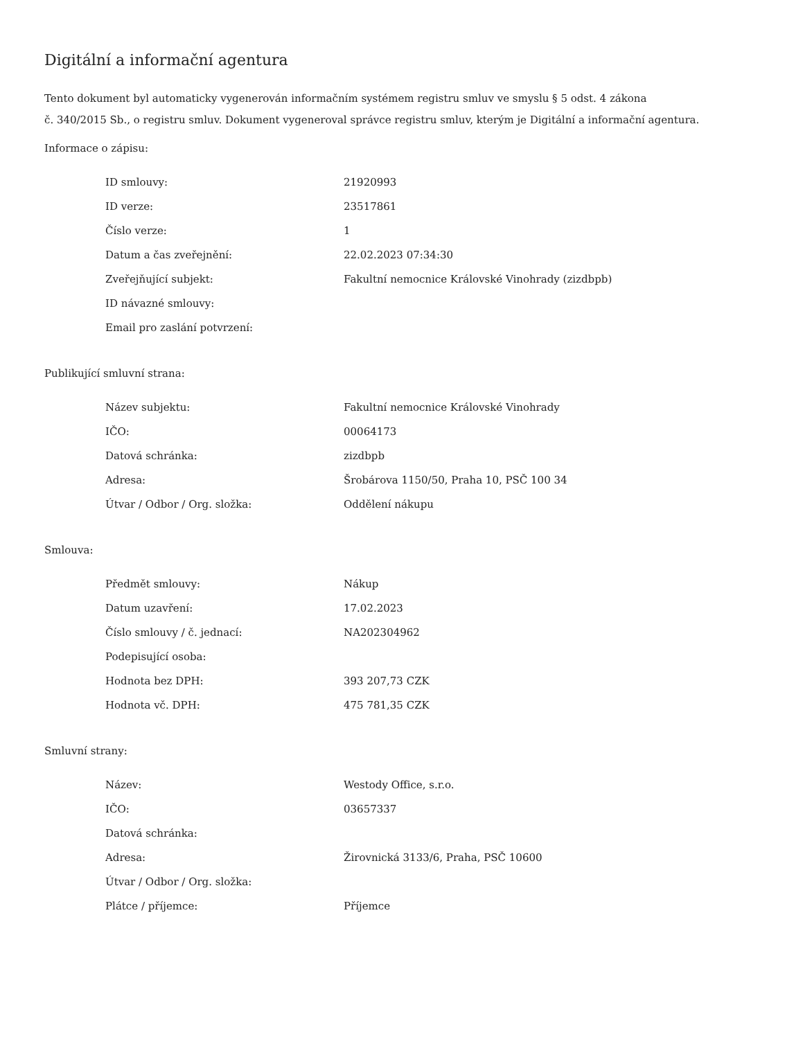Digitální a informační agentura
Tento dokument byl automaticky vygenerován informačním systémem registru smluv ve smyslu § 5 odst. 4 zákona
č. 340/2015 Sb., o registru smluv. Dokument vygeneroval správce registru smluv, kterým je Digitální a informační agentura.
Informace o zápisu:
| ID smlouvy: | 21920993 |
| ID verze: | 23517861 |
| Číslo verze: | 1 |
| Datum a čas zveřejnění: | 22.02.2023 07:34:30 |
| Zveřejňující subjekt: | Fakultní nemocnice Královské Vinohrady (zizdbpb) |
| ID návazné smlouvy: | |
| Email pro zaslání potvrzení: | |
Publikující smluvní strana:
| Název subjektu: | Fakultní nemocnice Královské Vinohrady |
| IČO: | 00064173 |
| Datová schránka: | zizdbpb |
| Adresa: | Šrobárova 1150/50, Praha 10, PSČ 100 34 |
| Útvar / Odbor / Org. složka: | Oddělení nákupu |
Smlouva:
| Předmět smlouvy: | Nákup |
| Datum uzavření: | 17.02.2023 |
| Číslo smlouvy / č. jednací: | NA202304962 |
| Podepisující osoba: | |
| Hodnota bez DPH: | 393 207,73 CZK |
| Hodnota vč. DPH: | 475 781,35 CZK |
Smluvní strany:
| Název: | Westody Office, s.r.o. |
| IČO: | 03657337 |
| Datová schránka: | |
| Adresa: | Žirovnická 3133/6, Praha, PSČ 10600 |
| Útvar / Odbor / Org. složka: | |
| Plátce / příjemce: | Příjemce |